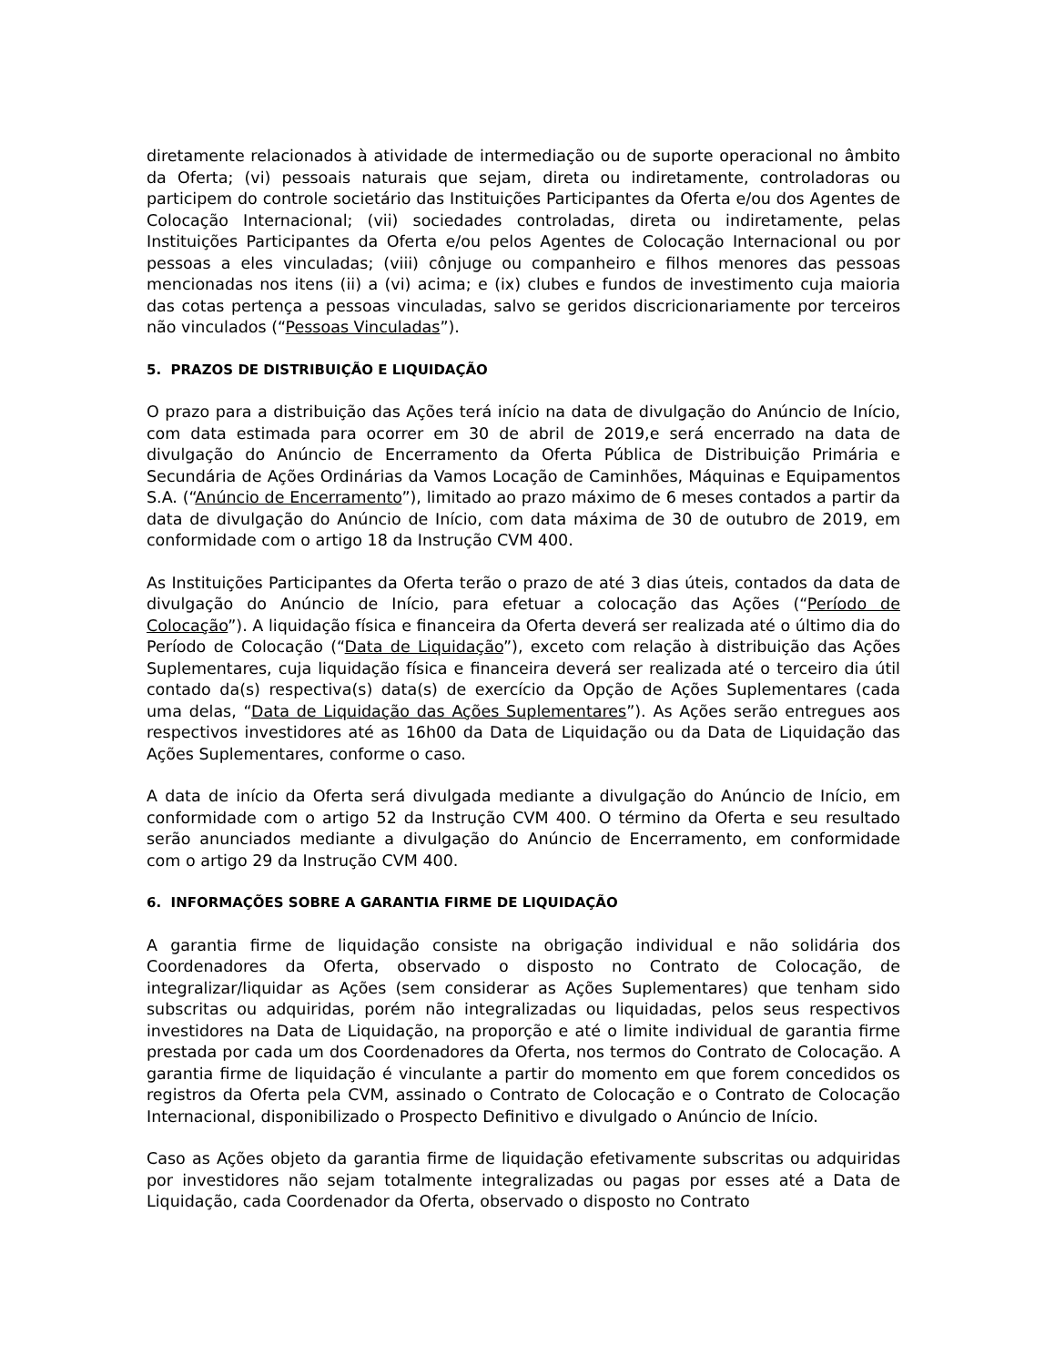diretamente relacionados à atividade de intermediação ou de suporte operacional no âmbito da Oferta; (vi) pessoais naturais que sejam, direta ou indiretamente, controladoras ou participem do controle societário das Instituições Participantes da Oferta e/ou dos Agentes de Colocação Internacional; (vii) sociedades controladas, direta ou indiretamente, pelas Instituições Participantes da Oferta e/ou pelos Agentes de Colocação Internacional ou por pessoas a eles vinculadas; (viii) cônjuge ou companheiro e filhos menores das pessoas mencionadas nos itens (ii) a (vi) acima; e (ix) clubes e fundos de investimento cuja maioria das cotas pertença a pessoas vinculadas, salvo se geridos discricionariamente por terceiros não vinculados (“Pessoas Vinculadas”).
5. PRAZOS DE DISTRIBUIÇÃO E LIQUIDAÇÃO
O prazo para a distribuição das Ações terá início na data de divulgação do Anúncio de Início, com data estimada para ocorrer em 30 de abril de 2019,e será encerrado na data de divulgação do Anúncio de Encerramento da Oferta Pública de Distribuição Primária e Secundária de Ações Ordinárias da Vamos Locação de Caminhões, Máquinas e Equipamentos S.A. (“Anúncio de Encerramento”), limitado ao prazo máximo de 6 meses contados a partir da data de divulgação do Anúncio de Início, com data máxima de 30 de outubro de 2019, em conformidade com o artigo 18 da Instrução CVM 400.
As Instituições Participantes da Oferta terão o prazo de até 3 dias úteis, contados da data de divulgação do Anúncio de Início, para efetuar a colocação das Ações (“Período de Colocação”). A liquidação física e financeira da Oferta deverá ser realizada até o último dia do Período de Colocação (“Data de Liquidação”), exceto com relação à distribuição das Ações Suplementares, cuja liquidação física e financeira deverá ser realizada até o terceiro dia útil contado da(s) respectiva(s) data(s) de exercício da Opção de Ações Suplementares (cada uma delas, “Data de Liquidação das Ações Suplementares”). As Ações serão entregues aos respectivos investidores até as 16h00 da Data de Liquidação ou da Data de Liquidação das Ações Suplementares, conforme o caso.
A data de início da Oferta será divulgada mediante a divulgação do Anúncio de Início, em conformidade com o artigo 52 da Instrução CVM 400. O término da Oferta e seu resultado serão anunciados mediante a divulgação do Anúncio de Encerramento, em conformidade com o artigo 29 da Instrução CVM 400.
6. INFORMAÇÕES SOBRE A GARANTIA FIRME DE LIQUIDAÇÃO
A garantia firme de liquidação consiste na obrigação individual e não solidária dos Coordenadores da Oferta, observado o disposto no Contrato de Colocação, de integralizar/liquidar as Ações (sem considerar as Ações Suplementares) que tenham sido subscritas ou adquiridas, porém não integralizadas ou liquidadas, pelos seus respectivos investidores na Data de Liquidação, na proporção e até o limite individual de garantia firme prestada por cada um dos Coordenadores da Oferta, nos termos do Contrato de Colocação. A garantia firme de liquidação é vinculante a partir do momento em que forem concedidos os registros da Oferta pela CVM, assinado o Contrato de Colocação e o Contrato de Colocação Internacional, disponibilizado o Prospecto Definitivo e divulgado o Anúncio de Início.
Caso as Ações objeto da garantia firme de liquidação efetivamente subscritas ou adquiridas por investidores não sejam totalmente integralizadas ou pagas por esses até a Data de Liquidação, cada Coordenador da Oferta, observado o disposto no Contrato